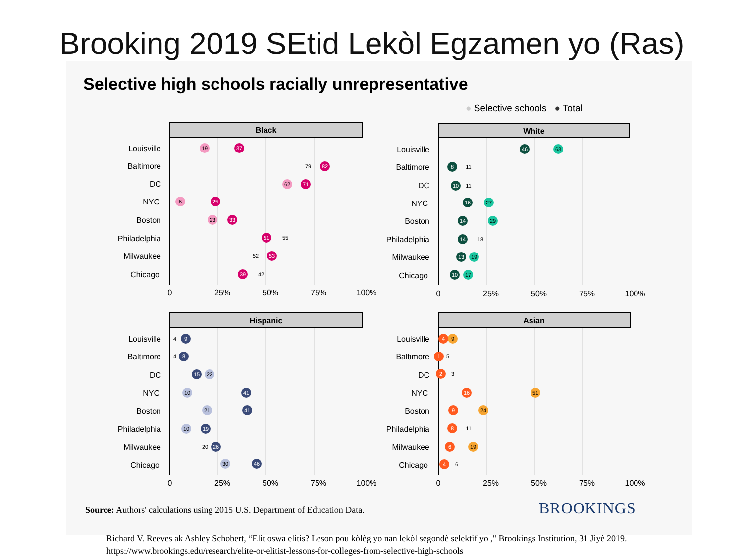Brooking 2019 SEtid Lekòl Egzamen yo (Ras)
Selective high schools racially unrepresentative
● Selective schools ● Total
Black
White
Hispanic
Asian
Louisville
Baltimore
DC
NYC
Boston
Philadelphia
Milwaukee
Chicago
Louisville
Baltimore
DC
NYC
Boston
Philadelphia
Milwaukee
Chicago
Louisville
Baltimore
DC
NYC
Boston
Philadelphia
Milwaukee
Chicago
Louisville
Baltimore
DC
NYC
Boston
Philadelphia
Milwaukee
Chicago
0
25%
50%
75%
100%
0
25%
50%
75%
100%
0
25%
50%
75%
100%
0
25%
50%
75%
100%
19
37
79
82
62
71
6
25
23
33
51
55
52
53
39
42
46
63
8
11
10
11
16
27
14
29
14
18
13
19
10
17
4
9
4
8
15
22
10
41
21
41
10
19
20
26
30
46
4
9
1
5
2
3
16
51
9
24
8
11
6
19
4
6
Source: Authors' calculations using 2015 U.S. Department of Education Data.
BROOKINGS
Richard V. Reeves ak Ashley Schobert, “Elit oswa elitis? Leson pou kòlèg yo nan lekòl segondè selektif yo ," Brookings Institution, 31 Jiyè 2019. https://www.brookings.edu/research/elite-or-elitist-lessons-for-colleges-from-selective-high-schools